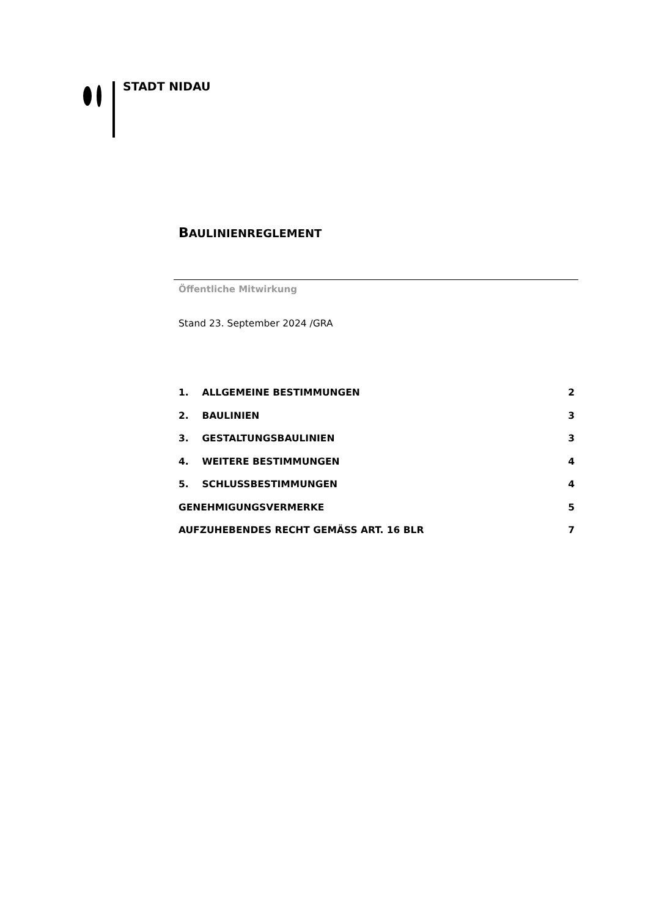STADT NIDAU
BAULINIENREGLEMENT
Öffentliche Mitwirkung
Stand 23. September 2024 /GRA
1. ALLGEMEINE BESTIMMUNGEN 2
2. BAULINIEN 3
3. GESTALTUNGSBAULINIEN 3
4. WEITERE BESTIMMUNGEN 4
5. SCHLUSSBESTIMMUNGEN 4
GENEHMIGUNGSVERMERKE 5
AUFZUHEBENDES RECHT GEMÄSS ART. 16 BLR 7